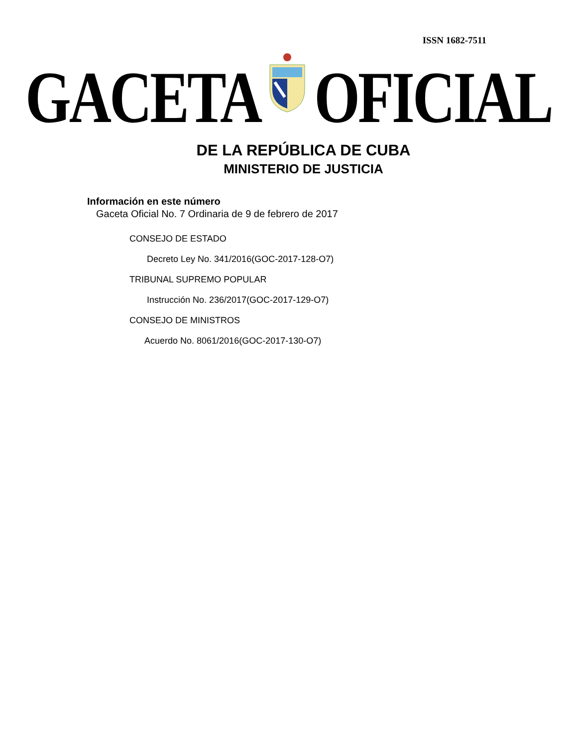ISSN 1682-7511
GACETA OFICIAL
DE LA REPÚBLICA DE CUBA
MINISTERIO DE JUSTICIA
Información en este número
Gaceta Oficial No. 7 Ordinaria de 9 de febrero de 2017
CONSEJO DE ESTADO
Decreto Ley No. 341/2016(GOC-2017-128-O7)
TRIBUNAL SUPREMO POPULAR
Instrucción No. 236/2017(GOC-2017-129-O7)
CONSEJO DE MINISTROS
Acuerdo No. 8061/2016(GOC-2017-130-O7)